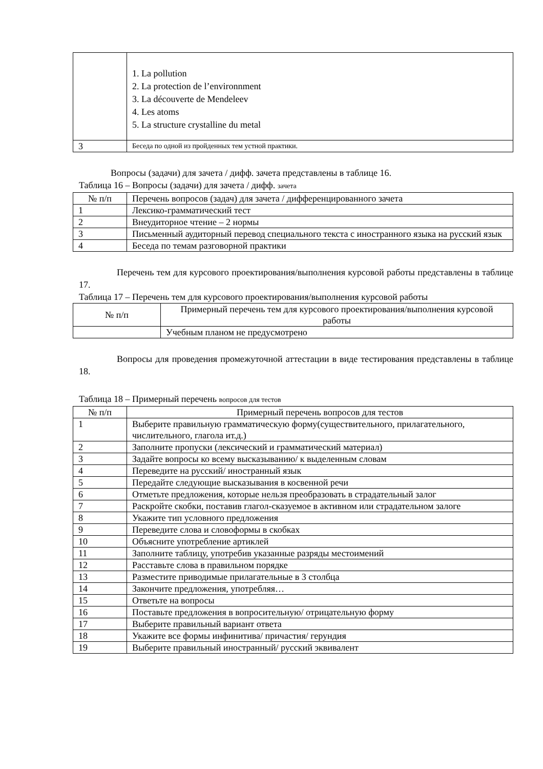| | 1. La pollution 2. La protection de l’environnment 3. La découverte de Mendeleev 4. Les atoms 5. La structure crystalline du metal |
| 3 | Беседа по одной из пройденных тем устной практики. |
Вопросы (задачи) для зачета / дифф. зачета представлены в таблице 16.
Таблица 16 – Вопросы (задачи) для зачета / дифф. зачета
| № п/п | Перечень вопросов (задач) для зачета / дифференцированного зачета |
| --- | --- |
| 1 | Лексико-грамматический тест |
| 2 | Внеудиторное чтение – 2 нормы |
| 3 | Письменный аудиторный перевод специального текста с иностранного языка на русский язык |
| 4 | Беседа по темам разговорной практики |
Перечень тем для курсового проектирования/выполнения курсовой работы представлены в таблице 17.
Таблица 17 – Перечень тем для курсового проектирования/выполнения курсовой работы
| № п/п | Примерный перечень тем для курсового проектирования/выполнения курсовой работы |
| --- | --- |
| | Учебным планом не предусмотрено |
Вопросы для проведения промежуточной аттестации в виде тестирования представлены в таблице 18.
Таблица 18 – Примерный перечень вопросов для тестов
| № п/п | Примерный перечень вопросов для тестов |
| --- | --- |
| 1 | Выберите правильную грамматическую форму(существительного, прилагательного, числительного, глагола ит.д.) |
| 2 | Заполните пропуски (лексический и грамматический материал) |
| 3 | Задайте вопросы ко всему высказыванию/ к выделенным словам |
| 4 | Переведите на русский/ иностранный язык |
| 5 | Передайте следующие высказывания в косвенной речи |
| 6 | Отметьте предложения, которые нельзя преобразовать в страдательный залог |
| 7 | Раскройте скобки, поставив глагол-сказуемое в активном или страдательном залоге |
| 8 | Укажите тип условного предложения |
| 9 | Переведите слова и словоформы в скобках |
| 10 | Объясните употребление артиклей |
| 11 | Заполните таблицу, употребив указанные разряды местоимений |
| 12 | Расставьте слова в правильном порядке |
| 13 | Разместите приводимые прилагательные в 3 столбца |
| 14 | Закончите предложения, употребляя… |
| 15 | Ответьте на вопросы |
| 16 | Поставьте предложения в вопросительную/ отрицательную форму |
| 17 | Выберите правильный вариант ответа |
| 18 | Укажите все формы инфинитива/ причастия/ герундия |
| 19 | Выберите правильный иностранный/ русский эквивалент |